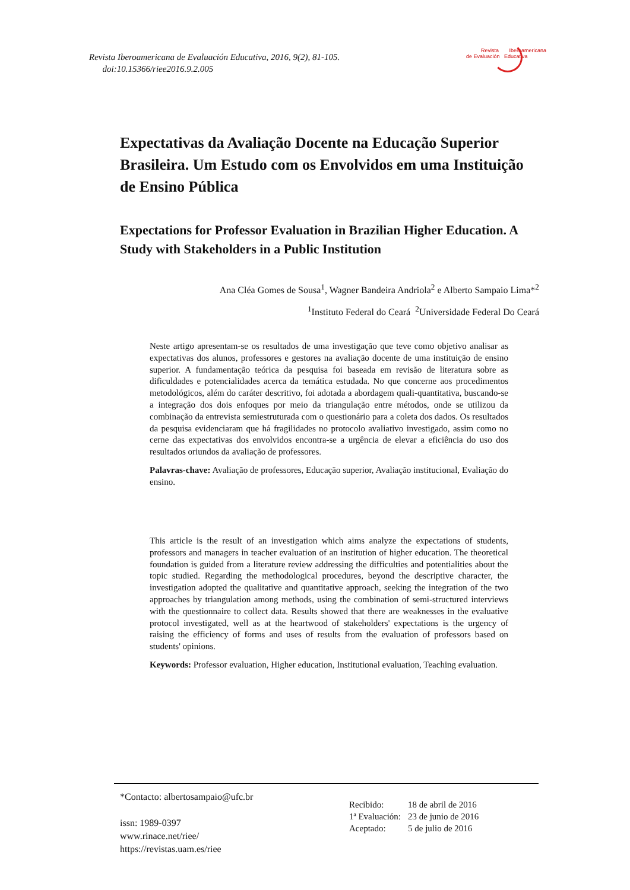Revista Iberoamericana de Evaluación Educativa, 2016, 9(2), 81-105.
doi:10.15366/riee2016.9.2.005
Revista Iberoamericana
de Evaluación Educativa
Expectativas da Avaliação Docente na Educação Superior Brasileira. Um Estudo com os Envolvidos em uma Instituição de Ensino Pública
Expectations for Professor Evaluation in Brazilian Higher Education. A Study with Stakeholders in a Public Institution
Ana Cléa Gomes de Sousa<sup>1</sup>, Wagner Bandeira Andriola<sup>2</sup> e Alberto Sampaio Lima*<sup>2</sup>
<sup>1</sup> Instituto Federal do Ceará <sup>2</sup>Universidade Federal Do Ceará
Neste artigo apresentam-se os resultados de uma investigação que teve como objetivo analisar as expectativas dos alunos, professores e gestores na avaliação docente de uma instituição de ensino superior. A fundamentação teórica da pesquisa foi baseada em revisão de literatura sobre as dificuldades e potencialidades acerca da temática estudada. No que concerne aos procedimentos metodológicos, além do caráter descritivo, foi adotada a abordagem quali-quantitativa, buscando-se a integração dos dois enfoques por meio da triangulação entre métodos, onde se utilizou da combinação da entrevista semiestruturada com o questionário para a coleta dos dados. Os resultados da pesquisa evidenciaram que há fragilidades no protocolo avaliativo investigado, assim como no cerne das expectativas dos envolvidos encontra-se a urgência de elevar a eficiência do uso dos resultados oriundos da avaliação de professores.
Palavras-chave: Avaliação de professores, Educação superior, Avaliação institucional, Evaliação do ensino.
This article is the result of an investigation which aims analyze the expectations of students, professors and managers in teacher evaluation of an institution of higher education. The theoretical foundation is guided from a literature review addressing the difficulties and potentialities about the topic studied. Regarding the methodological procedures, beyond the descriptive character, the investigation adopted the qualitative and quantitative approach, seeking the integration of the two approaches by triangulation among methods, using the combination of semi-structured interviews with the questionnaire to collect data. Results showed that there are weaknesses in the evaluative protocol investigated, well as at the heartwood of stakeholders' expectations is the urgency of raising the efficiency of forms and uses of results from the evaluation of professors based on students' opinions.
Keywords: Professor evaluation, Higher education, Institutional evaluation, Teaching evaluation.
*Contacto: albertosampaio@ufc.br
issn: 1989-0397
www.rinace.net/riee/
https://revistas.uam.es/riee
| Recibido: | 18 de abril de 2016 |
| 1ª Evaluación: | 23 de junio de 2016 |
| Aceptado: | 5 de julio de 2016 |